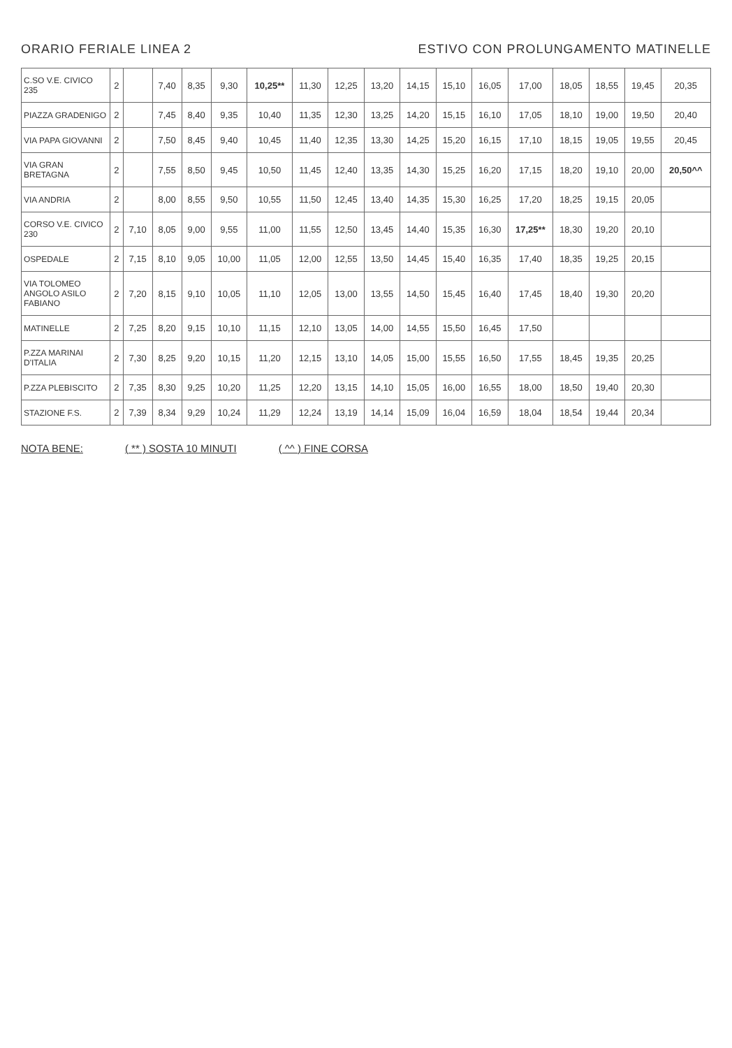ORARIO FERIALE LINEA 2 ESTIVO CON PROLUNGAMENTO MATINELLE
| C.SO V.E. CIVICO 235 | 2 | | 7,40 | 8,35 | 9,30 | 10,25** | 11,30 | 12,25 | 13,20 | 14,15 | 15,10 | 16,05 | 17,00 | 18,05 | 18,55 | 19,45 | 20,35 |
| PIAZZA GRADENIGO | 2 | | 7,45 | 8,40 | 9,35 | 10,40 | 11,35 | 12,30 | 13,25 | 14,20 | 15,15 | 16,10 | 17,05 | 18,10 | 19,00 | 19,50 | 20,40 |
| VIA PAPA GIOVANNI | 2 | | 7,50 | 8,45 | 9,40 | 10,45 | 11,40 | 12,35 | 13,30 | 14,25 | 15,20 | 16,15 | 17,10 | 18,15 | 19,05 | 19,55 | 20,45 |
| VIA GRAN BRETAGNA | 2 | | 7,55 | 8,50 | 9,45 | 10,50 | 11,45 | 12,40 | 13,35 | 14,30 | 15,25 | 16,20 | 17,15 | 18,20 | 19,10 | 20,00 | 20,50^^ |
| VIA ANDRIA | 2 | | 8,00 | 8,55 | 9,50 | 10,55 | 11,50 | 12,45 | 13,40 | 14,35 | 15,30 | 16,25 | 17,20 | 18,25 | 19,15 | 20,05 | |
| CORSO V.E. CIVICO 230 | 2 | 7,10 | 8,05 | 9,00 | 9,55 | 11,00 | 11,55 | 12,50 | 13,45 | 14,40 | 15,35 | 16,30 | 17,25** | 18,30 | 19,20 | 20,10 | |
| OSPEDALE | 2 | 7,15 | 8,10 | 9,05 | 10,00 | 11,05 | 12,00 | 12,55 | 13,50 | 14,45 | 15,40 | 16,35 | 17,40 | 18,35 | 19,25 | 20,15 | |
| VIA TOLOMEO ANGOLO ASILO FABIANO | 2 | 7,20 | 8,15 | 9,10 | 10,05 | 11,10 | 12,05 | 13,00 | 13,55 | 14,50 | 15,45 | 16,40 | 17,45 | 18,40 | 19,30 | 20,20 | |
| MATINELLE | 2 | 7,25 | 8,20 | 9,15 | 10,10 | 11,15 | 12,10 | 13,05 | 14,00 | 14,55 | 15,50 | 16,45 | 17,50 | | | | |
| P.ZZA MARINAI D'ITALIA | 2 | 7,30 | 8,25 | 9,20 | 10,15 | 11,20 | 12,15 | 13,10 | 14,05 | 15,00 | 15,55 | 16,50 | 17,55 | 18,45 | 19,35 | 20,25 | |
| P.ZZA PLEBISCITO | 2 | 7,35 | 8,30 | 9,25 | 10,20 | 11,25 | 12,20 | 13,15 | 14,10 | 15,05 | 16,00 | 16,55 | 18,00 | 18,50 | 19,40 | 20,30 | |
| STAZIONE F.S. | 2 | 7,39 | 8,34 | 9,29 | 10,24 | 11,29 | 12,24 | 13,19 | 14,14 | 15,09 | 16,04 | 16,59 | 18,04 | 18,54 | 19,44 | 20,34 | |
NOTA BENE: ( ** ) SOSTA 10 MINUTI ( ^^ ) FINE CORSA